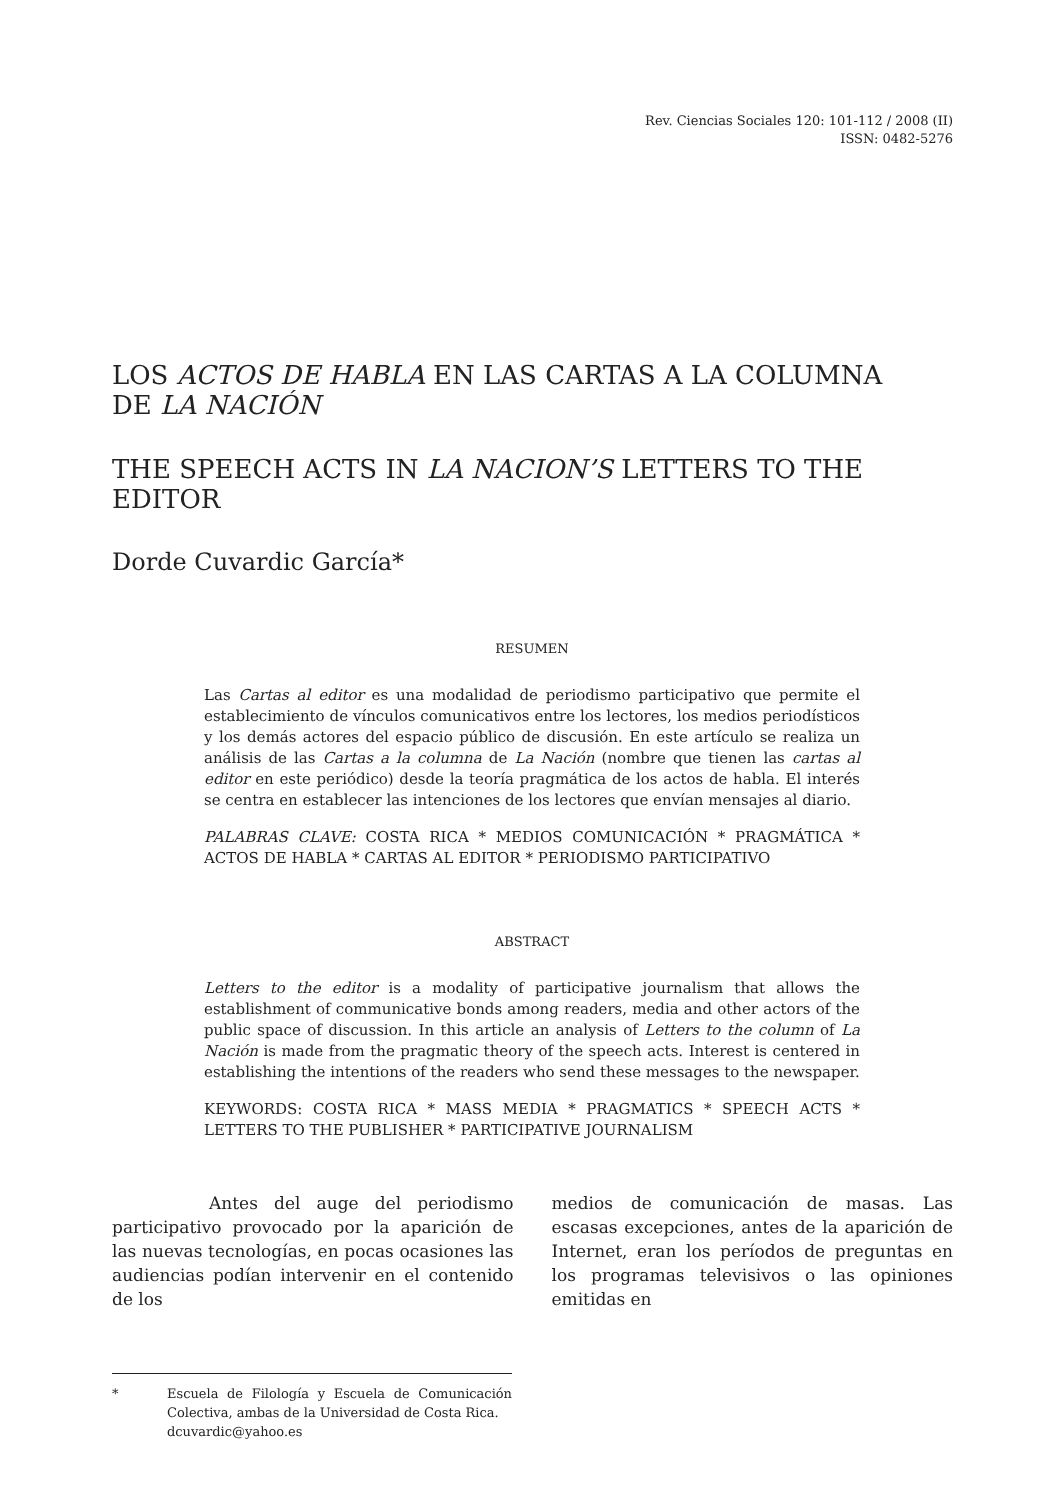Rev. Ciencias Sociales 120: 101-112 / 2008 (II)
ISSN: 0482-5276
LOS ACTOS DE HABLA EN LAS CARTAS A LA COLUMNA
DE LA NACIÓN
THE SPEECH ACTS IN LA NACION’S LETTERS TO THE EDITOR
Dorde Cuvardic García*
RESUMEN
Las Cartas al editor es una modalidad de periodismo participativo que permite el establecimiento de vínculos comunicativos entre los lectores, los medios periodísticos y los demás actores del espacio público de discusión. En este artículo se realiza un análisis de las Cartas a la columna de La Nación (nombre que tienen las cartas al editor en este periódico) desde la teoría pragmática de los actos de habla. El interés se centra en establecer las intenciones de los lectores que envían mensajes al diario.
PALABRAS CLAVE: COSTA RICA * MEDIOS COMUNICACIÓN * PRAGMÁTICA * ACTOS DE HABLA * CARTAS AL EDITOR * PERIODISMO PARTICIPATIVO
ABSTRACT
Letters to the editor is a modality of participative journalism that allows the establishment of communicative bonds among readers, media and other actors of the public space of discussion. In this article an analysis of Letters to the column of La Nación is made from the pragmatic theory of the speech acts. Interest is centered in establishing the intentions of the readers who send these messages to the newspaper.
KEYWORDS: COSTA RICA * MASS MEDIA * PRAGMATICS * SPEECH ACTS * LETTERS TO THE PUBLISHER * PARTICIPATIVE JOURNALISM
Antes del auge del periodismo participativo provocado por la aparición de las nuevas tecnologías, en pocas ocasiones las audiencias podían intervenir en el contenido de los
* Escuela de Filología y Escuela de Comunicación Colectiva, ambas de la Universidad de Costa Rica.
dcuvardic@yahoo.es
medios de comunicación de masas. Las escasas excepciones, antes de la aparición de Internet, eran los períodos de preguntas en los programas televisivos o las opiniones emitidas en